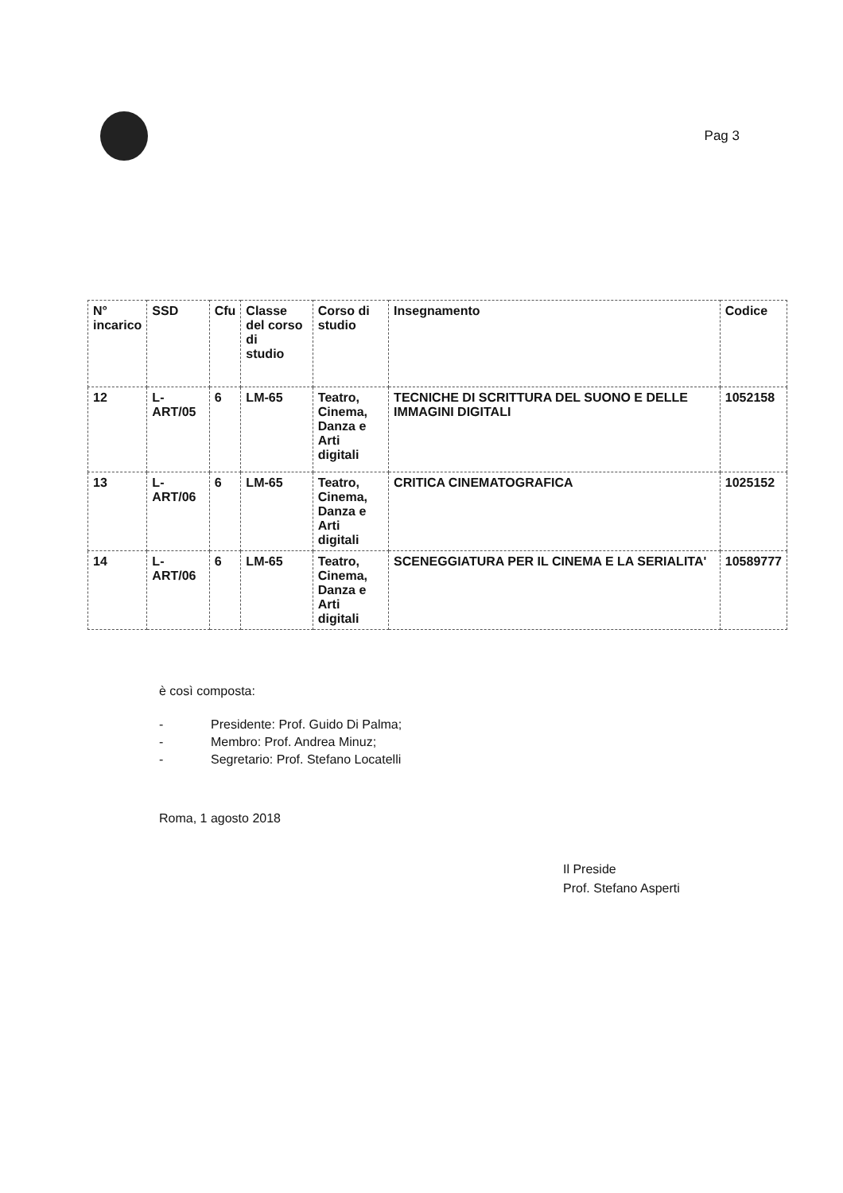Pag 3
| N° incarico | SSD | Cfu | Classe del corso di studio | Corso di studio | Insegnamento | Codice |
| --- | --- | --- | --- | --- | --- | --- |
| 12 | L-ART/05 | 6 | LM-65 | Teatro, Cinema, Danza e Arti digitali | TECNICHE DI SCRITTURA DEL SUONO E DELLE IMMAGINI DIGITALI | 1052158 |
| 13 | L-ART/06 | 6 | LM-65 | Teatro, Cinema, Danza e Arti digitali | CRITICA CINEMATOGRAFICA | 1025152 |
| 14 | L-ART/06 | 6 | LM-65 | Teatro, Cinema, Danza e Arti digitali | SCENEGGIATURA PER IL CINEMA E LA SERIALITA' | 10589777 |
è così composta:
- Presidente: Prof. Guido Di Palma;
- Membro: Prof. Andrea Minuz;
- Segretario: Prof. Stefano Locatelli
Roma, 1 agosto 2018
Il Preside
Prof. Stefano Asperti